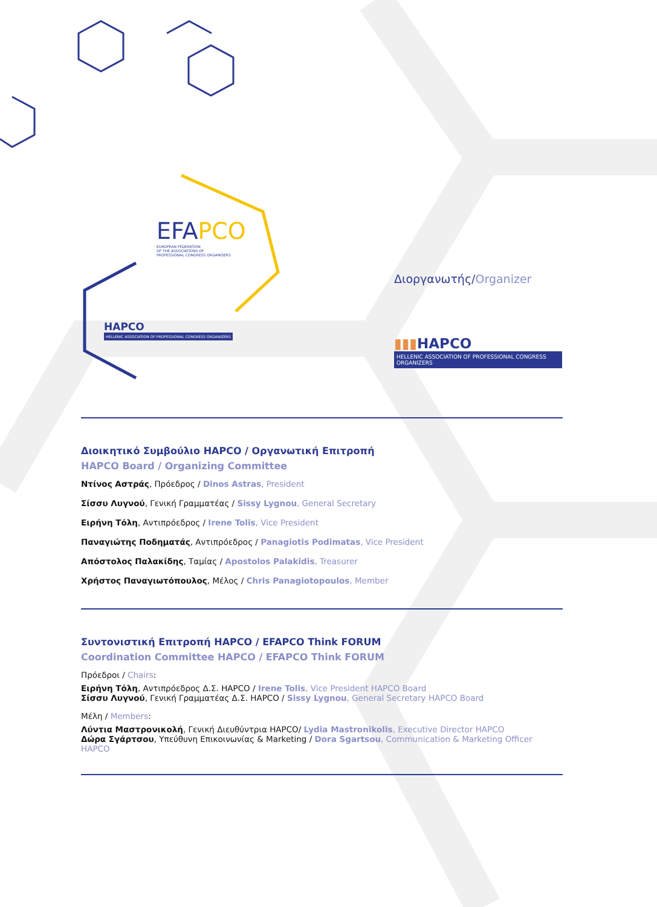EFAPCO
EUROPEAN FEDERATION
OF THE ASSOCIATIONS OF
PROFESSIONAL CONGRESS ORGANISERS
HAPCO
HELLENIC ASSOCIATION OF PROFESSIONAL CONGRESS ORGANIZERS
Διοργανωτής/Organizer
▮▮▮HAPCO
HELLENIC ASSOCIATION OF PROFESSIONAL CONGRESS ORGANIZERS
Διοικητικό Συμβούλιο HAPCO / Οργανωτική Επιτροπή
HAPCO Board / Organizing Committee
Ντίνος Αστράς, Πρόεδρος / Dinos Astras, President
Σίσσυ Λυγνού, Γενική Γραμματέας / Sissy Lygnou, General Secretary
Ειρήνη Τόλη, Αντιπρόεδρος / Irene Tolis, Vice President
Παναγιώτης Ποδηματάς, Αντιπρόεδρος / Panagiotis Podimatas, Vice President
Απόστολος Παλακίδης, Ταμίας / Apostolos Palakidis, Treasurer
Χρήστος Παναγιωτόπουλος, Μέλος / Chris Panagiotopoulos, Member
Συντονιστική Επιτροπή HAPCO / EFAPCO Think FORUM
Coordination Committee HAPCO / EFAPCO Think FORUM
Πρόεδροι / Chairs:
Ειρήνη Τόλη, Αντιπρόεδρος Δ.Σ. HAPCO / Irene Tolis, Vice President HAPCO Board
Σίσσυ Λυγνού, Γενική Γραμματέας Δ.Σ. HAPCO / Sissy Lygnou, General Secretary HAPCO Board
Μέλη / Members:
Λύντια Μαστρονικολή, Γενική Διευθύντρια HAPCO/ Lydia Mastronikolis, Executive Director HAPCO
Δώρα Σγάρτσου, Υπεύθυνη Επικοινωνίας & Marketing / Dora Sgartsou, Communication & Marketing Officer HAPCO